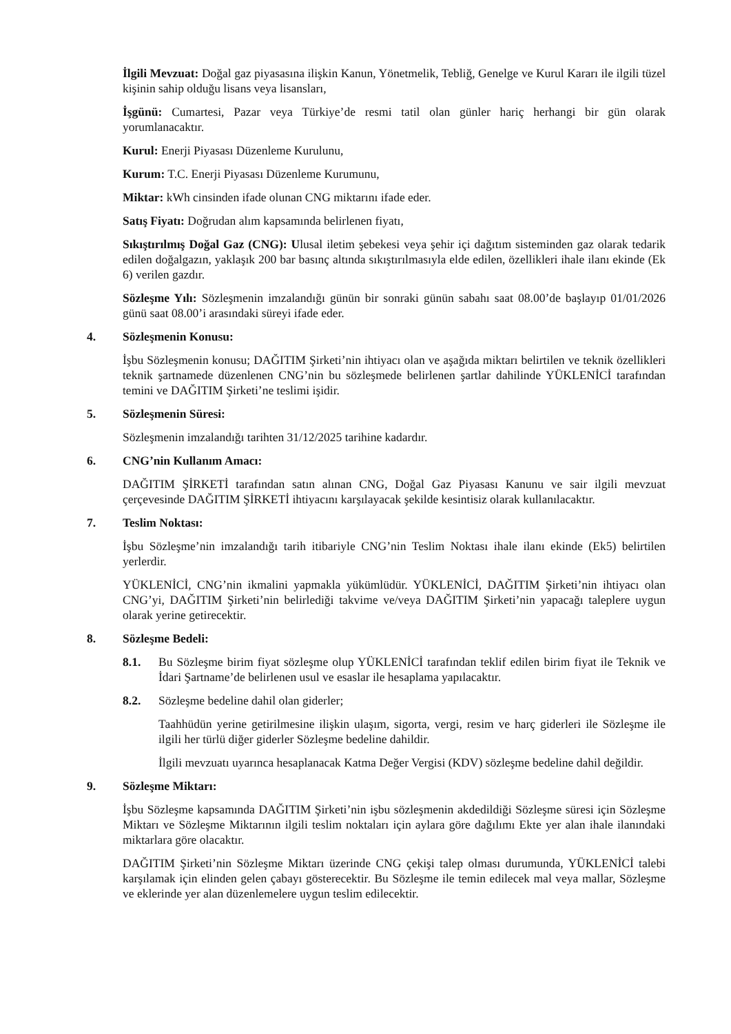İlgili Mevzuat: Doğal gaz piyasasına ilişkin Kanun, Yönetmelik, Tebliğ, Genelge ve Kurul Kararı ile ilgili tüzel kişinin sahip olduğu lisans veya lisansları,
İşgünü: Cumartesi, Pazar veya Türkiye’de resmi tatil olan günler hariç herhangi bir gün olarak yorumlanacaktır.
Kurul: Enerji Piyasası Düzenleme Kurulunu,
Kurum: T.C. Enerji Piyasası Düzenleme Kurumunu,
Miktar: kWh cinsinden ifade olunan CNG miktarını ifade eder.
Satış Fiyatı: Doğrudan alım kapsamında belirlenen fiyatı,
Sıkıştırılmış Doğal Gaz (CNG): Ulusal iletim şebekesi veya şehir içi dağıtım sisteminden gaz olarak tedarik edilen doğalgazın, yaklaşık 200 bar basınç altında sıkıştırılmasıyla elde edilen, özellikleri ihale ilanı ekinde (Ek 6) verilen gazdır.
Sözleşme Yılı: Sözleşmenin imzalandığı günün bir sonraki günün sabahı saat 08.00’de başlayıp 01/01/2026 günü saat 08.00’i arasındaki süreyi ifade eder.
4. Sözleşmenin Konusu:
İşbu Sözleşmenin konusu; DAĞITIM Şirketi’nin ihtiyacı olan ve aşağıda miktarı belirtilen ve teknik özellikleri teknik şartnamede düzenlenen CNG’nin bu sözleşmede belirlenen şartlar dahilinde YÜKLENİCİ tarafından temini ve DAĞITIM Şirketi’ne teslimi işidir.
5. Sözleşmenin Süresi:
Sözleşmenin imzalandığı tarihten 31/12/2025 tarihine kadardır.
6. CNG’nin Kullanım Amacı:
DAĞITIM ŞİRKETİ tarafından satın alınan CNG, Doğal Gaz Piyasası Kanunu ve sair ilgili mevzuat çerçevesinde DAĞITIM ŞİRKETİ ihtiyacını karşılayacak şekilde kesintisiz olarak kullanılacaktır.
7. Teslim Noktası:
İşbu Sözleşme’nin imzalandığı tarih itibariyle CNG’nin Teslim Noktası ihale ilanı ekinde (Ek5) belirtilen yerlerdir.
YÜKLENİCİ, CNG’nin ikmalini yapmakla yükümlüdür. YÜKLENİCİ, DAĞITIM Şirketi’nin ihtiyacı olan CNG’yi, DAĞITIM Şirketi’nin belirlediği takvime ve/veya DAĞITIM Şirketi’nin yapacağı taleplere uygun olarak yerine getirecektir.
8. Sözleşme Bedeli:
8.1. Bu Sözleşme birim fiyat sözleşme olup YÜKLENİCİ tarafından teklif edilen birim fiyat ile Teknik ve İdari Şartname’de belirlenen usul ve esaslar ile hesaplama yapılacaktır.
8.2. Sözleşme bedeline dahil olan giderler;
Taahhüdün yerine getirilmesine ilişkin ulaşım, sigorta, vergi, resim ve harç giderleri ile Sözleşme ile ilgili her türlü diğer giderler Sözleşme bedeline dahildir.
İlgili mevzuatı uyarınca hesaplanacak Katma Değer Vergisi (KDV) sözleşme bedeline dahil değildir.
9. Sözleşme Miktarı:
İşbu Sözleşme kapsamında DAĞITIM Şirketi’nin işbu sözleşmenin akdedildiği Sözleşme süresi için Sözleşme Miktarı ve Sözleşme Miktarının ilgili teslim noktaları için aylara göre dağılımı Ekte yer alan ihale ilanındaki miktarlara göre olacaktır.
DAĞITIM Şirketi’nin Sözleşme Miktarı üzerinde CNG çekişi talep olması durumunda, YÜKLENİCİ talebi karşılamak için elinden gelen çabayı gösterecektir. Bu Sözleşme ile temin edilecek mal veya mallar, Sözleşme ve eklerinde yer alan düzenlemelere uygun teslim edilecektir.